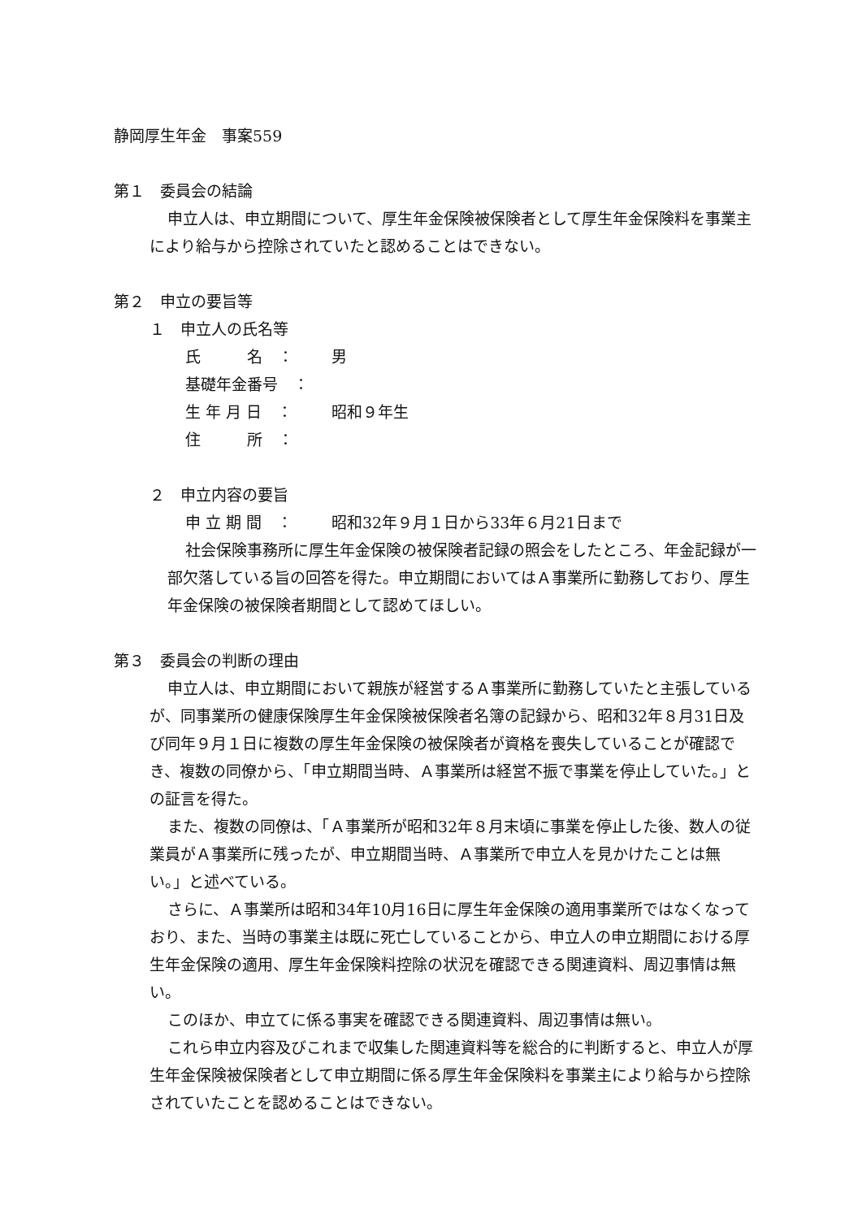静岡厚生年金　事案559
第１　委員会の結論
申立人は、申立期間について、厚生年金保険被保険者として厚生年金保険料を事業主により給与から控除されていたと認めることはできない。
第２　申立の要旨等
１　申立人の氏名等
氏　　　名　： 男
基礎年金番号　：
生 年 月 日　： 昭和９年生
住　　　所　：
２　申立内容の要旨
申 立 期 間　： 昭和32年９月１日から33年６月21日まで
社会保険事務所に厚生年金保険の被保険者記録の照会をしたところ、年金記録が一部欠落している旨の回答を得た。申立期間においてはＡ事業所に勤務しており、厚生年金保険の被保険者期間として認めてほしい。
第３　委員会の判断の理由
申立人は、申立期間において親族が経営するＡ事業所に勤務していたと主張しているが、同事業所の健康保険厚生年金保険被保険者名簿の記録から、昭和32年８月31日及び同年９月１日に複数の厚生年金保険の被保険者が資格を喪失していることが確認でき、複数の同僚から、「申立期間当時、Ａ事業所は経営不振で事業を停止していた。」との証言を得た。
また、複数の同僚は、「Ａ事業所が昭和32年８月末頃に事業を停止した後、数人の従業員がＡ事業所に残ったが、申立期間当時、Ａ事業所で申立人を見かけたことは無い。」と述べている。
さらに、Ａ事業所は昭和34年10月16日に厚生年金保険の適用事業所ではなくなっており、また、当時の事業主は既に死亡していることから、申立人の申立期間における厚生年金保険の適用、厚生年金保険料控除の状況を確認できる関連資料、周辺事情は無い。
このほか、申立てに係る事実を確認できる関連資料、周辺事情は無い。
これら申立内容及びこれまで収集した関連資料等を総合的に判断すると、申立人が厚生年金保険被保険者として申立期間に係る厚生年金保険料を事業主により給与から控除されていたことを認めることはできない。